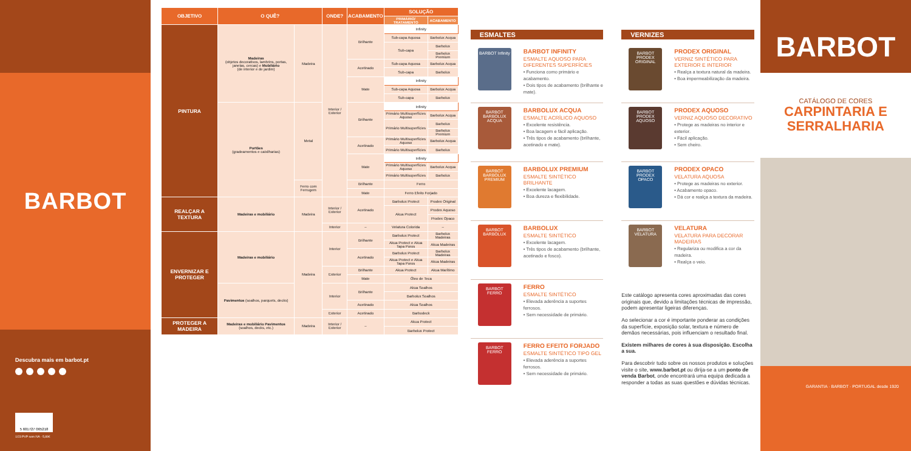BARBOT
Descubra mais em barbot.pt
5 601727 065218
1/23 PVP sem IVA - 5,89€
| OBJETIVO | O QUÊ? | | ONDE? | ACABAMENTO | SOLUÇÃO | |
| --- | --- | --- | --- | --- | --- | --- |
| | | | | | PRIMÁRIO/ TRATAMENTO | ACABAMENTO |
| PINTURA | Madeiras (objetos decorativos, lambrins, portas, janelas, cercas) e Mobiliário (de interior e de jardim) | Madeira | Interior / Exterior | Brilhante | Infinity | |
| | | | | | Sub-capa Aquosa | Barbolux Acqua |
| | | | | | Sub-capa | Barbolux |
| | | | | | | Barbolux Premium |
| | | | | Acetinado | Sub-capa Aquosa | Barbolux Acqua |
| | | | | | Sub-capa | Barbolux |
| | | | | Mate | Infinity | |
| | | | | | Sub-capa Aquosa | Barbolux Acqua |
| | | | | | Sub-capa | Barbolux |
| | Portões (gradeamentos e caixilharias) | Metal | | Brilhante | Infinity | |
| | | | | | Primário Multisuperfícies Aquoso | Barbolux Acqua |
| | | | | | Primário Multisuperfícies | Barbolux |
| | | | | | | Barbolux Premium |
| | | | | Acetinado | Primário Multisuperfícies Aquoso | Barbolux Acqua |
| | | | | | Primário Multisuperfícies | Barbolux |
| | | | | Mate | Infinity | |
| | | | | | Primário Multisuperfícies Aquoso | Barbolux Acqua |
| | | | | | Primário Multisuperfícies | Barbolux |
| | | Ferro com Ferrugem | | Brilhante | Ferro | |
| | | | | Mate | Ferro Efeito Forjado | |
| REALÇAR A TEXTURA | Madeiras e mobiliário | Madeira | Interior / Exterior | Acetinado | Barbolux Protect | Prodex Original |
| | | | | | Akua Protect | Prodex Aquoso |
| | | | | | | Prodex Opaco |
| | | | Interior | – | Velatura Colorida | – |
| ENVERNIZAR E PROTEGER | Madeiras e mobiliário | Madeira | Interior | Brilhante | Barbolux Protect | Barbolux Madeiras |
| | | | | | Akua Protect e Akua Tapa Poros | Akua Madeiras |
| | | | | Acetinado | Barbolux Protect | Barbolux Madeiras |
| | | | | | Akua Protect e Akua Tapa Poros | Akua Madeiras |
| | | | Exterior | Brilhante | Akua Protect | Akua Marítimo |
| | | | | Mate | Óleo de Teca | |
| | Pavimentos (soalhos, parquets, decks) | | Interior | Brilhante | Akua Soalhos | |
| | | | | | Barbolux Soalhos | |
| | | | | Acetinado | Akua Soalhos | |
| | | | Exterior | Acetinado | Barbodeck | |
| PROTEGER A MADEIRA | Madeiras e mobiliário Pavimentos (soalhos, decks, etc.) | Madeira | Interior / Exterior | – | Akua Protect | |
| | | | | | Barbolux Protect | |
ESMALTES
BARBOT Infinity
BARBOT INFINITY
ESMALTE AQUOSO PARA DIFERENTES SUPERFÍCIES
• Funciona como primário e acabamento.
• Dois tipos de acabamento (brilhante e mate).
BARBOT BARBOLUX ACQUA
BARBOLUX ACQUA
ESMALTE ACRÍLICO AQUOSO
• Excelente resistência.
• Boa lacagem e fácil aplicação.
• Três tipos de acabamento (brilhante, acetinado e mate).
BARBOT BARBOLUX PREMIUM
BARBOLUX PREMIUM
ESMALTE SINTÉTICO BRILHANTE
• Excelente lacagem.
• Boa dureza e flexibilidade.
BARBOT BARBOLUX
BARBOLUX
ESMALTE SINTÉTICO
• Excelente lacagem.
• Três tipos de acabamento (brilhante, acetinado e fosco).
BARBOT FERRO
FERRO
ESMALTE SINTÉTICO
• Elevada aderência a suportes ferrosos.
• Sem necessidade de primário.
BARBOT FERRO
FERRO EFEITO FORJADO
ESMALTE SINTÉTICO TIPO GEL
• Elevada aderência a suportes ferrosos.
• Sem necessidade de primário.
VERNIZES
BARBOT PRODEX ORIGINAL
PRODEX ORIGINAL
VERNIZ SINTÉTICO PARA EXTERIOR E INTERIOR
• Realça a textura natural da madeira.
• Boa impermeabilização da madeira.
BARBOT PRODEX AQUOSO
PRODEX AQUOSO
VERNIZ AQUOSO DECORATIVO
• Protege as madeiras no interior e exterior.
• Fácil aplicação.
• Sem cheiro.
BARBOT PRODEX OPACO
PRODEX OPACO
VELATURA AQUOSA
• Protege as madeiras no exterior.
• Acabamento opaco.
• Dá cor e realça a textura da madeira.
BARBOT VELATURA
VELATURA
VELATURA PARA DECORAR MADEIRAS
• Regulariza ou modifica a cor da madeira.
• Realça o veio.
Este catálogo apresenta cores aproximadas das cores originais que, devido a limitações técnicas de impressão, podem apresentar ligeiras diferenças.
Ao selecionar a cor é importante ponderar as condições da superfície, exposição solar, textura e número de demãos necessárias, pois influenciam o resultado final.
Existem milhares de cores à sua disposição. Escolha a sua.
Para descobrir tudo sobre os nossos produtos e soluções visite o site, www.barbot.pt ou dirija-se a um ponto de venda Barbot, onde encontrará uma equipa dedicada a responder a todas as suas questões e dúvidas técnicas.
BARBOT
CATÁLOGO DE CORES
CARPINTARIA E SERRALHARIA
GARANTIA · BARBOT · PORTUGAL desde 1920